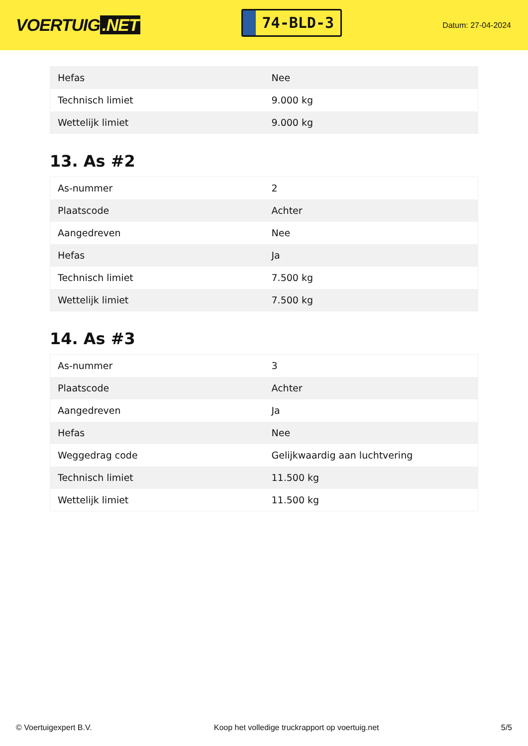VOERTUIG.NET
74-BLD-3
Datum: 27-04-2024
| Hefas | Nee |
| Technisch limiet | 9.000 kg |
| Wettelijk limiet | 9.000 kg |
13. As #2
| As-nummer | 2 |
| Plaatscode | Achter |
| Aangedreven | Nee |
| Hefas | Ja |
| Technisch limiet | 7.500 kg |
| Wettelijk limiet | 7.500 kg |
14. As #3
| As-nummer | 3 |
| Plaatscode | Achter |
| Aangedreven | Ja |
| Hefas | Nee |
| Weggedrag code | Gelijkwaardig aan luchtvering |
| Technisch limiet | 11.500 kg |
| Wettelijk limiet | 11.500 kg |
© Voertuigexpert B.V. Koop het volledige truckrapport op voertuig.net 5/5